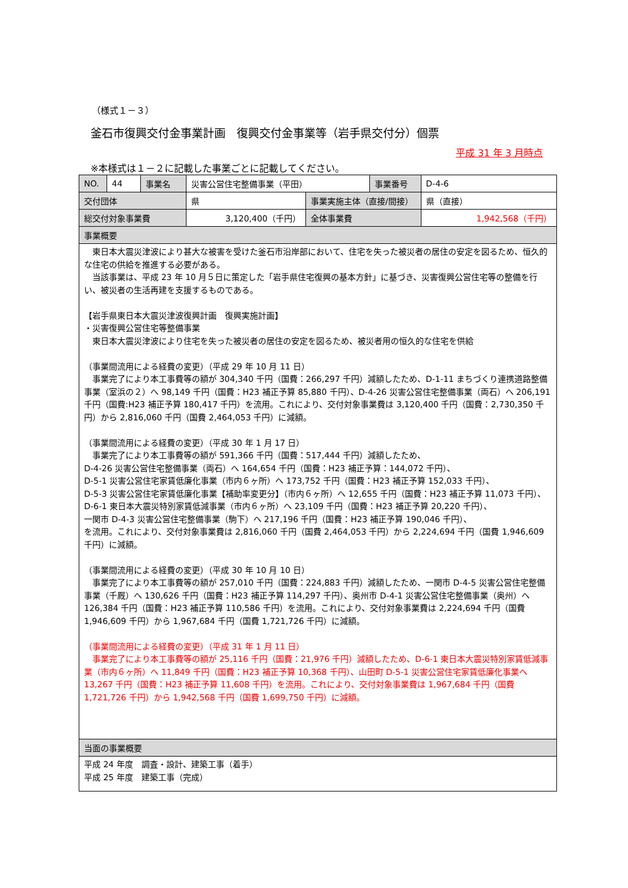（様式１－３）
釜石市復興交付金事業計画　復興交付金事業等（岩手県交付分）個票
平成 31 年 3 月時点
※本様式は１－２に記載した事業ごとに記載してください。
| NO. | 44 | 事業名 | 災害公営住宅整備事業（平田） | | 事業番号 | D-4-6 |
| 交付団体 | | | 県 | 事業実施主体（直接/間接） | | 県（直接） |
| 総交付対象事業費 | | | 3,120,400（千円） | 全体事業費 | | 1,942,568（千円） |
| 事業概要 | | | | | | |
| 東日本大震災津波により甚大な被害を受けた釜石市沿岸部において、住宅を失った被災者の居住の安定を図るため、恒久的な住宅の供給を推進する必要がある。 当該事業は、平成 23 年 10 月５日に策定した「岩手県住宅復興の基本方針」に基づき、災害復興公営住宅等の整備を行い、被災者の生活再建を支援するものである。 【岩手県東日本大震災津波復興計画 復興実施計画】 ・災害復興公営住宅等整備事業 東日本大震災津波により住宅を失った被災者の居住の安定を図るため、被災者用の恒久的な住宅を供給 （事業間流用による経費の変更）（平成 29 年 10 月 11 日） 事業完了により本工事費等の額が 304,340 千円（国費：266,297 千円）減額したため、D-1-11 まちづくり連携道路整備事業（室浜の２）へ 98,149 千円（国費：H23 補正予算 85,880 千円）、D-4-26 災害公営住宅整備事業（両石）へ 206,191 千円（国費:H23 補正予算 180,417 千円）を流用。これにより、交付対象事業費は 3,120,400 千円（国費：2,730,350 千円）から 2,816,060 千円（国費 2,464,053 千円）に減額。 （事業間流用による経費の変更）（平成 30 年 1 月 17 日） 事業完了により本工事費等の額が 591,366 千円（国費：517,444 千円）減額したため、 D-4-26 災害公営住宅整備事業（両石）へ 164,654 千円（国費：H23 補正予算：144,072 千円）、 D-5-1 災害公営住宅家賃低廉化事業（市内６ヶ所）へ 173,752 千円（国費：H23 補正予算 152,033 千円）、 D-5-3 災害公営住宅家賃低廉化事業【補助率変更分】（市内６ヶ所）へ 12,655 千円（国費：H23 補正予算 11,073 千円）、 D-6-1 東日本大震災特別家賃低減事業（市内６ヶ所）へ 23,109 千円（国費：H23 補正予算 20,220 千円）、 一関市 D-4-3 災害公営住宅整備事業（駒下）へ 217,196 千円（国費：H23 補正予算 190,046 千円）、 を流用。これにより、交付対象事業費は 2,816,060 千円（国費 2,464,053 千円）から 2,224,694 千円（国費 1,946,609 千円）に減額。 （事業間流用による経費の変更）（平成 30 年 10 月 10 日） 事業完了により本工事費等の額が 257,010 千円（国費：224,883 千円）減額したため、一関市 D-4-5 災害公営住宅整備事業（千厩）へ 130,626 千円（国費：H23 補正予算 114,297 千円）、奥州市 D-4-1 災害公営住宅整備事業（奥州）へ 126,384 千円（国費：H23 補正予算 110,586 千円）を流用。これにより、交付対象事業費は 2,224,694 千円（国費 1,946,609 千円）から 1,967,684 千円（国費 1,721,726 千円）に減額。 （事業間流用による経費の変更）（平成 31 年 1 月 11 日） 事業完了により本工事費等の額が 25,116 千円（国費：21,976 千円）減額したため、D-6-1 東日本大震災特別家賃低減事業（市内６ヶ所）へ 11,849 千円（国費：H23 補正予算 10,368 千円）、山田町 D-5-1 災害公営住宅家賃低廉化事業へ 13,267 千円（国費：H23 補正予算 11,608 千円）を流用。これにより、交付対象事業費は 1,967,684 千円（国費 1,721,726 千円）から 1,942,568 千円（国費 1,699,750 千円）に減額。 | | | | | | |
| 当面の事業概要 | | | | | | |
| 平成 24 年度 調査・設計、建築工事（着手） 平成 25 年度 建築工事（完成） | | | | | | |